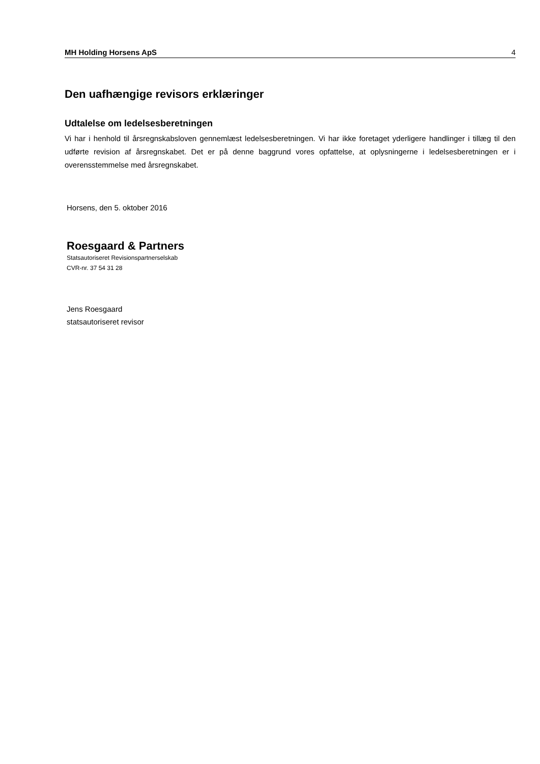MH Holding Horsens ApS 4
Den uafhængige revisors erklæringer
Udtalelse om ledelsesberetningen
Vi har i henhold til årsregnskabsloven gennemlæst ledelsesberetningen. Vi har ikke foretaget yderligere handlinger i tillæg til den udførte revision af årsregnskabet. Det er på denne baggrund vores opfattelse, at oplysningerne i ledelsesberetningen er i overensstemmelse med årsregnskabet.
Horsens, den 5. oktober 2016
Roesgaard & Partners
Statsautoriseret Revisionspartnerselskab
CVR-nr. 37 54 31 28
Jens Roesgaard
statsautoriseret revisor